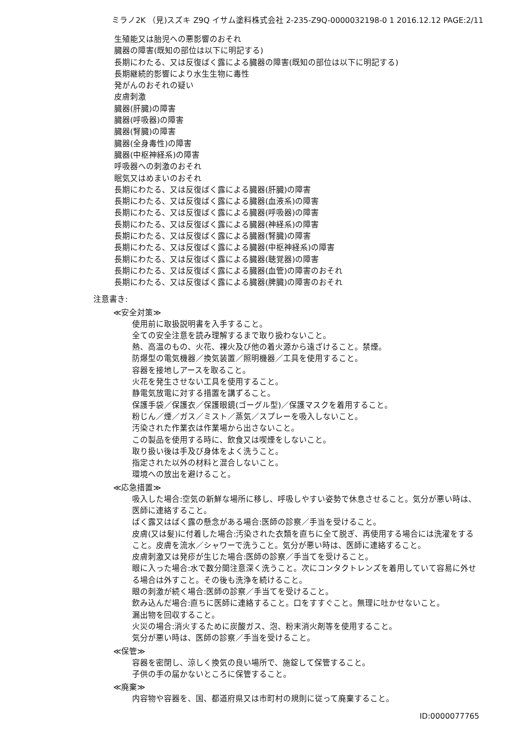ミラノ2K （見)スズキ Z9Q イサム塗料株式会社 2-235-Z9Q-0000032198-0 1 2016.12.12 PAGE:2/11
生殖能又は胎児への悪影響のおそれ
臓器の障害(既知の部位は以下に明記する)
長期にわたる、又は反復ばく露による臓器の障害(既知の部位は以下に明記する)
長期継続的影響により水生生物に毒性
発がんのおそれの疑い
皮膚刺激
臓器(肝臓)の障害
臓器(呼吸器)の障害
臓器(腎臓)の障害
臓器(全身毒性)の障害
臓器(中枢神経系)の障害
呼吸器への刺激のおそれ
眠気又はめまいのおそれ
長期にわたる、又は反復ばく露による臓器(肝臓)の障害
長期にわたる、又は反復ばく露による臓器(血液系)の障害
長期にわたる、又は反復ばく露による臓器(呼吸器)の障害
長期にわたる、又は反復ばく露による臓器(神経系)の障害
長期にわたる、又は反復ばく露による臓器(腎臓)の障害
長期にわたる、又は反復ばく露による臓器(中枢神経系)の障害
長期にわたる、又は反復ばく露による臓器(聴覚器)の障害
長期にわたる、又は反復ばく露による臓器(血管)の障害のおそれ
長期にわたる、又は反復ばく露による臓器(脾臓)の障害のおそれ
注意書き:
≪安全対策≫
使用前に取扱説明書を入手すること。
全ての安全注意を読み理解するまで取り扱わないこと。
熱、高温のもの、火花、裸火及び他の着火源から遠ざけること。禁煙。
防爆型の電気機器／換気装置／照明機器／工具を使用すること。
容器を接地しアースを取ること。
火花を発生させない工具を使用すること。
静電気放電に対する措置を講ずること。
保護手袋／保護衣／保護眼鏡(ゴーグル型)／保護マスクを着用すること。
粉じん／煙／ガス／ミスト／蒸気／スプレーを吸入しないこと。
汚染された作業衣は作業場から出さないこと。
この製品を使用する時に、飲食又は喫煙をしないこと。
取り扱い後は手及び身体をよく洗うこと。
指定された以外の材料と混合しないこと。
環境への放出を避けること。
≪応急措置≫
吸入した場合:空気の新鮮な場所に移し、呼吸しやすい姿勢で休息させること。気分が悪い時は、医師に連絡すること。
ばく露又はばく露の懸念がある場合:医師の診察／手当を受けること。
皮膚(又は髪)に付着した場合:汚染された衣類を直ちに全て脱ぎ、再使用する場合には洗濯をすること。皮膚を流水／シャワーで洗うこと。気分が悪い時は、医師に連絡すること。
皮膚刺激又は発疹が生じた場合:医師の診察／手当てを受けること。
眼に入った場合:水で数分間注意深く洗うこと。次にコンタクトレンズを着用していて容易に外せる場合は外すこと。その後も洗浄を続けること。
眼の刺激が続く場合:医師の診察／手当てを受けること。
飲み込んだ場合:直ちに医師に連絡すること。口をすすぐこと。無理に吐かせないこと。
漏出物を回収すること。
火災の場合:消火するために炭酸ガス、泡、粉末消火剤等を使用すること。
気分が悪い時は、医師の診察／手当を受けること。
≪保管≫
容器を密閉し、涼しく換気の良い場所で、施錠して保管すること。
子供の手の届かないところに保管すること。
≪廃棄≫
内容物や容器を、国、都道府県又は市町村の規則に従って廃棄すること。
ID:0000077765